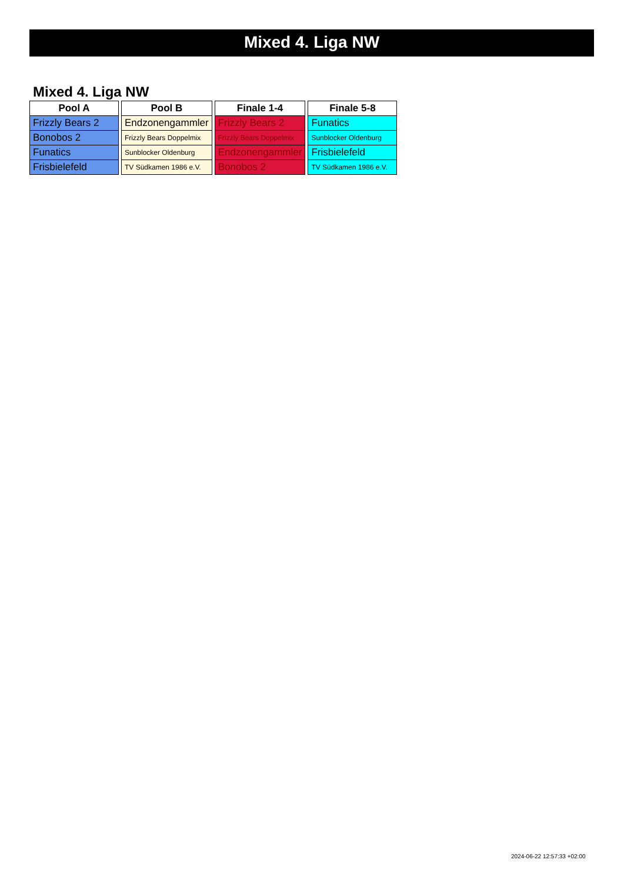Mixed 4. Liga NW
Mixed 4. Liga NW
| Pool A |
| --- |
| Frizzly Bears 2 |
| Bonobos 2 |
| Funatics |
| Frisbielefeld |
| Pool B |
| --- |
| Endzonengammler |
| Frizzly Bears Doppelmix |
| Sunblocker Oldenburg |
| TV Südkamen 1986 e.V. |
| Finale 1-4 |
| --- |
| Frizzly Bears 2 |
| Frizzly Bears Doppelmix |
| Endzonengammler |
| Bonobos 2 |
| Finale 5-8 |
| --- |
| Funatics |
| Sunblocker Oldenburg |
| Frisbielefeld |
| TV Südkamen 1986 e.V. |
2024-06-22 12:57:33 +02:00